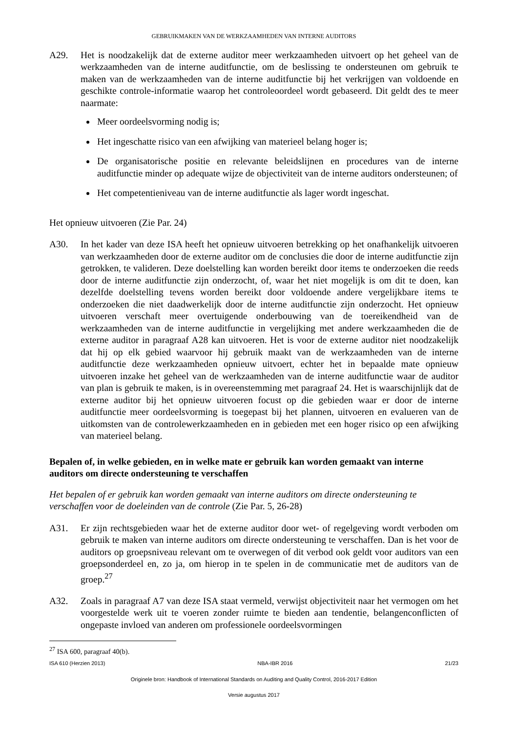GEBRUIKMAKEN VAN DE WERKZAAMHEDEN VAN INTERNE AUDITORS
A29. Het is noodzakelijk dat de externe auditor meer werkzaamheden uitvoert op het geheel van de werkzaamheden van de interne auditfunctie, om de beslissing te ondersteunen om gebruik te maken van de werkzaamheden van de interne auditfunctie bij het verkrijgen van voldoende en geschikte controle-informatie waarop het controleoordeel wordt gebaseerd. Dit geldt des te meer naarmate:
Meer oordeelsvorming nodig is;
Het ingeschatte risico van een afwijking van materieel belang hoger is;
De organisatorische positie en relevante beleidslijnen en procedures van de interne auditfunctie minder op adequate wijze de objectiviteit van de interne auditors ondersteunen; of
Het competentieniveau van de interne auditfunctie als lager wordt ingeschat.
Het opnieuw uitvoeren (Zie Par. 24)
A30. In het kader van deze ISA heeft het opnieuw uitvoeren betrekking op het onafhankelijk uitvoeren van werkzaamheden door de externe auditor om de conclusies die door de interne auditfunctie zijn getrokken, te valideren. Deze doelstelling kan worden bereikt door items te onderzoeken die reeds door de interne auditfunctie zijn onderzocht, of, waar het niet mogelijk is om dit te doen, kan dezelfde doelstelling tevens worden bereikt door voldoende andere vergelijkbare items te onderzoeken die niet daadwerkelijk door de interne auditfunctie zijn onderzocht. Het opnieuw uitvoeren verschaft meer overtuigende onderbouwing van de toereikendheid van de werkzaamheden van de interne auditfunctie in vergelijking met andere werkzaamheden die de externe auditor in paragraaf A28 kan uitvoeren. Het is voor de externe auditor niet noodzakelijk dat hij op elk gebied waarvoor hij gebruik maakt van de werkzaamheden van de interne auditfunctie deze werkzaamheden opnieuw uitvoert, echter het in bepaalde mate opnieuw uitvoeren inzake het geheel van de werkzaamheden van de interne auditfunctie waar de auditor van plan is gebruik te maken, is in overeenstemming met paragraaf 24. Het is waarschijnlijk dat de externe auditor bij het opnieuw uitvoeren focust op die gebieden waar er door de interne auditfunctie meer oordeelsvorming is toegepast bij het plannen, uitvoeren en evalueren van de uitkomsten van de controlewerkzaamheden en in gebieden met een hoger risico op een afwijking van materieel belang.
Bepalen of, in welke gebieden, en in welke mate er gebruik kan worden gemaakt van interne auditors om directe ondersteuning te verschaffen
Het bepalen of er gebruik kan worden gemaakt van interne auditors om directe ondersteuning te verschaffen voor de doeleinden van de controle (Zie Par. 5, 26-28)
A31. Er zijn rechtsgebieden waar het de externe auditor door wet- of regelgeving wordt verboden om gebruik te maken van interne auditors om directe ondersteuning te verschaffen. Dan is het voor de auditors op groepsniveau relevant om te overwegen of dit verbod ook geldt voor auditors van een groepsonderdeel en, zo ja, om hierop in te spelen in de communicatie met de auditors van de groep.<sup>27</sup>
A32. Zoals in paragraaf A7 van deze ISA staat vermeld, verwijst objectiviteit naar het vermogen om het voorgestelde werk uit te voeren zonder ruimte te bieden aan tendentie, belangenconflicten of ongepaste invloed van anderen om professionele oordeelsvormingen
<sup>27</sup> ISA 600, paragraaf 40(b).
ISA 610 (Herzien 2013) NBA-IBR 2016 21/23
Originele bron: Handbook of International Standards on Auditing and Quality Control, 2016-2017 Edition
Versie augustus 2017